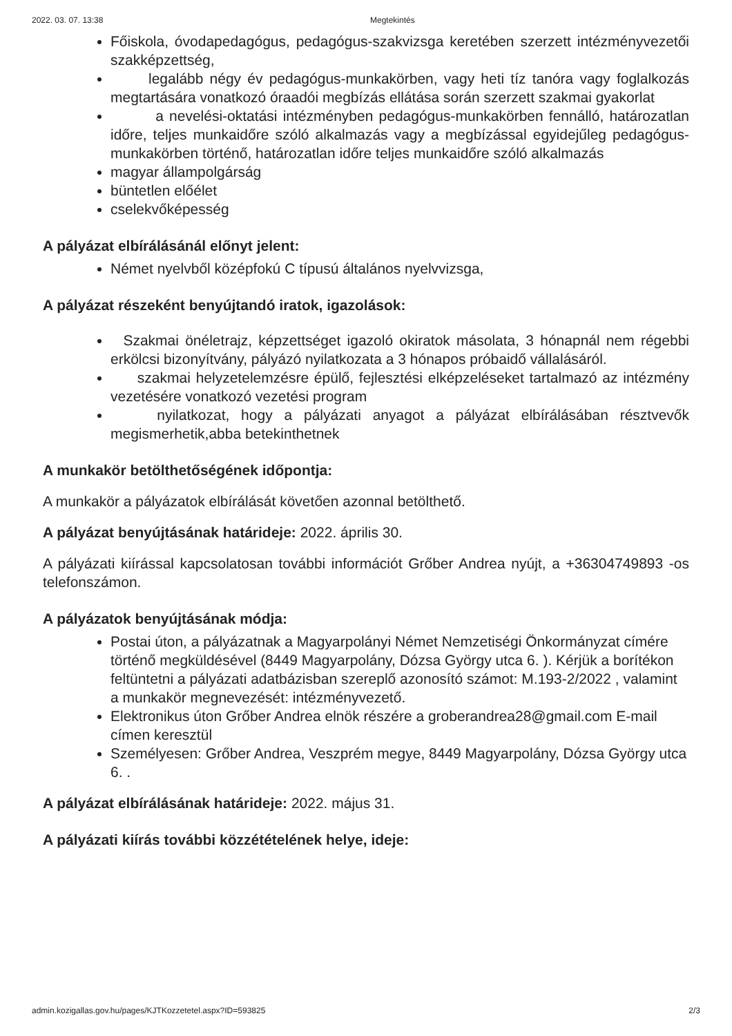2022. 03. 07. 13:38 Megtekintés
Főiskola, óvodapedagógus, pedagógus-szakvizsga keretében szerzett intézményvezetői szakképzettség,
legalább négy év pedagógus-munkakörben, vagy heti tíz tanóra vagy foglalkozás megtartására vonatkozó óraadói megbízás ellátása során szerzett szakmai gyakorlat
a nevelési-oktatási intézményben pedagógus-munkakörben fennálló, határozatlan időre, teljes munkaidőre szóló alkalmazás vagy a megbízással egyidejűleg pedagógus-munkakörben történő, határozatlan időre teljes munkaidőre szóló alkalmazás
magyar állampolgárság
büntetlen előélet
cselekvőképesség
A pályázat elbírálásánál előnyt jelent:
Német nyelvből középfokú C típusú általános nyelvvizsga,
A pályázat részeként benyújtandó iratok, igazolások:
Szakmai önéletrajz, képzettséget igazoló okiratok másolata, 3 hónapnál nem régebbi erkölcsi bizonyítvány, pályázó nyilatkozata a 3 hónapos próbaidő vállalásáról.
szakmai helyzetelemzésre épülő, fejlesztési elképzeléseket tartalmazó az intézmény vezetésére vonatkozó vezetési program
nyilatkozat, hogy a pályázati anyagot a pályázat elbírálásában résztvevők megismerhetik,abba betekinthetnek
A munkakör betölthetőségének időpontja:
A munkakör a pályázatok elbírálását követően azonnal betölthető.
A pályázat benyújtásának határideje: 2022. április 30.
A pályázati kiírással kapcsolatosan további információt Grőber Andrea nyújt, a +36304749893 -os telefonszámon.
A pályázatok benyújtásának módja:
Postai úton, a pályázatnak a Magyarpolányi Német Nemzetiségi Önkormányzat címére történő megküldésével (8449 Magyarpolány, Dózsa György utca 6. ). Kérjük a borítékon feltüntetni a pályázati adatbázisban szereplő azonosító számot: M.193-2/2022 , valamint a munkakör megnevezését: intézményvezető.
Elektronikus úton Grőber Andrea elnök részére a groberandrea28@gmail.com E-mail címen keresztül
Személyesen: Grőber Andrea, Veszprém megye, 8449 Magyarpolány, Dózsa György utca 6. .
A pályázat elbírálásának határideje: 2022. május 31.
A pályázati kiírás további közzétételének helye, ideje:
admin.kozigallas.gov.hu/pages/KJTKozzetetel.aspx?ID=593825 2/3